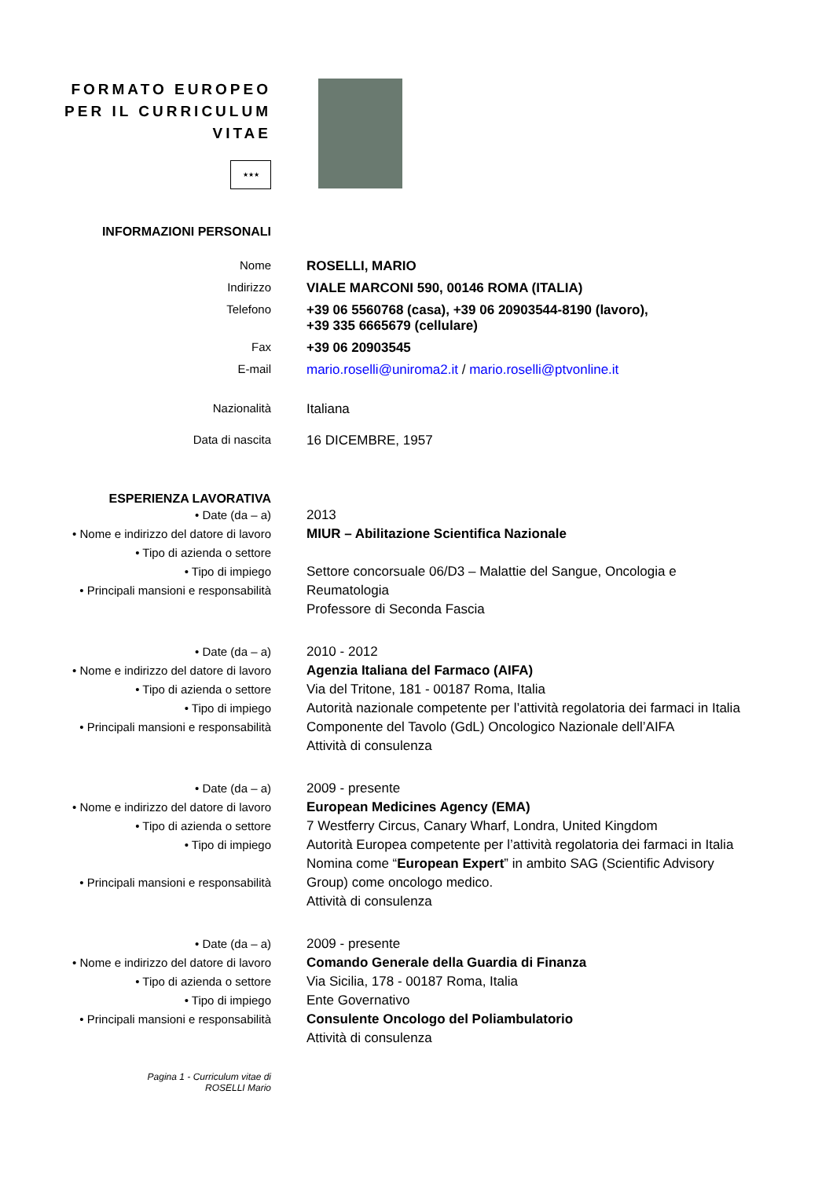FORMATO EUROPEO
PER IL CURRICULUM
VITAE
★★★
INFORMAZIONI PERSONALI
Nome ROSELLI, MARIO
Indirizzo VIALE MARCONI 590, 00146 ROMA (ITALIA)
Telefono +39 06 5560768 (casa), +39 06 20903544-8190 (lavoro),
+39 335 6665679 (cellulare)
Fax +39 06 20903545
E-mail mario.roselli@uniroma2.it / mario.roselli@ptvonline.it
Nazionalità Italiana
Data di nascita 16 DICEMBRE, 1957
ESPERIENZA LAVORATIVA
• Date (da – a)
• Nome e indirizzo del datore di lavoro
• Tipo di azienda o settore
• Tipo di impiego
• Principali mansioni e responsabilità
2013
MIUR – Abilitazione Scientifica Nazionale
Settore concorsuale 06/D3 – Malattie del Sangue, Oncologia e Reumatologia
Professore di Seconda Fascia
• Date (da – a)
• Nome e indirizzo del datore di lavoro
• Tipo di azienda o settore
• Tipo di impiego
• Principali mansioni e responsabilità
2010 - 2012
Agenzia Italiana del Farmaco (AIFA)
Via del Tritone, 181 - 00187 Roma, Italia
Autorità nazionale competente per l’attività regolatoria dei farmaci in Italia
Componente del Tavolo (GdL) Oncologico Nazionale dell’AIFA
Attività di consulenza
• Date (da – a)
• Nome e indirizzo del datore di lavoro
• Tipo di azienda o settore
• Tipo di impiego
• Principali mansioni e responsabilità
2009 - presente
European Medicines Agency (EMA)
7 Westferry Circus, Canary Wharf, Londra, United Kingdom
Autorità Europea competente per l’attività regolatoria dei farmaci in Italia
Nomina come “European Expert” in ambito SAG (Scientific Advisory Group) come oncologo medico.
Attività di consulenza
• Date (da – a)
• Nome e indirizzo del datore di lavoro
• Tipo di azienda o settore
• Tipo di impiego
• Principali mansioni e responsabilità
2009 - presente
Comando Generale della Guardia di Finanza
Via Sicilia, 178 - 00187 Roma, Italia
Ente Governativo
Consulente Oncologo del Poliambulatorio
Attività di consulenza
Pagina 1 - Curriculum vitae di ROSELLI Mario